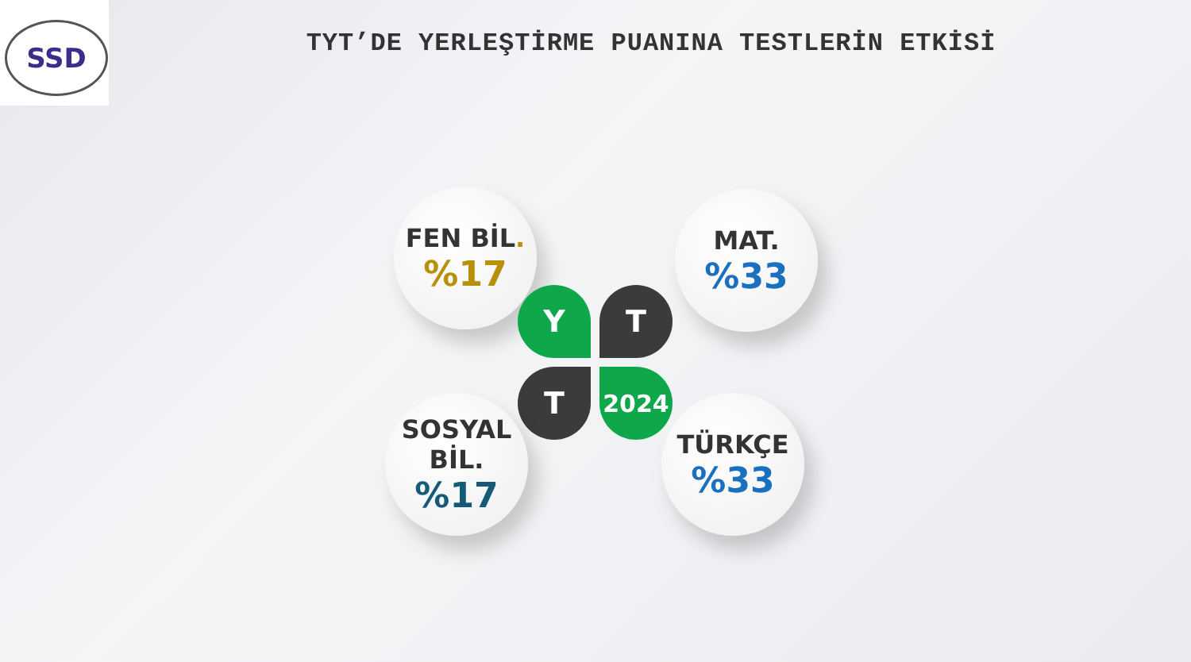SSD
TYT’DE YERLEŞTİRME PUANINA TESTLERİN ETKİSİ
FEN BİL.
%17
MAT.
%33
Y T
T 2024
SOSYAL
BİL.
%17
TÜRKÇE
%33